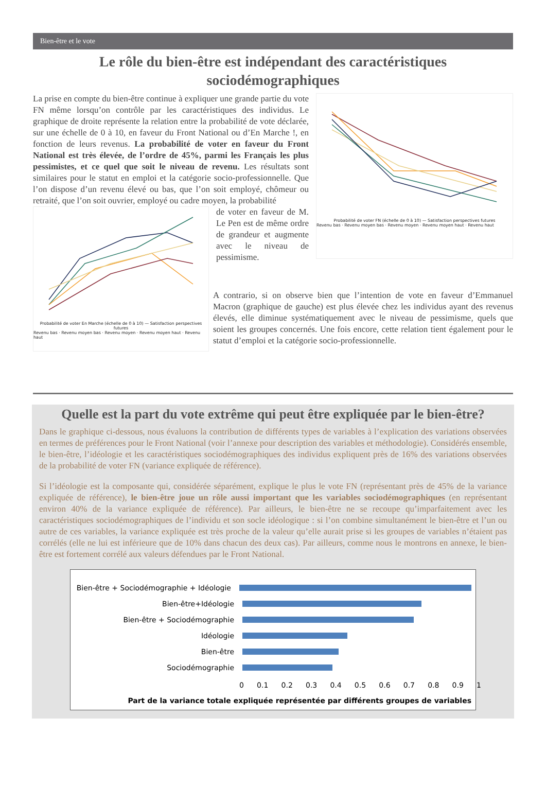Bien-être et le vote
Le rôle du bien-être est indépendant des caractéristiques sociodémographiques
La prise en compte du bien-être continue à expliquer une grande partie du vote FN même lorsqu’on contrôle par les caractéristiques des individus. Le graphique de droite représente la relation entre la probabilité de vote déclarée, sur une échelle de 0 à 10, en faveur du Front National ou d’En Marche !, en fonction de leurs revenus. La probabilité de voter en faveur du Front National est très élevée, de l’ordre de 45%, parmi les Français les plus pessimistes, et ce quel que soit le niveau de revenu. Les résultats sont similaires pour le statut en emploi et la catégorie socio-professionnelle. Que l’on dispose d’un revenu élevé ou bas, que l’on soit employé, chômeur ou retraité, que l’on soit ouvrier, employé ou cadre moyen, la probabilité
Probabilité de voter En Marche (échelle de 0 à 10) — Satisfaction perspectives futures
Revenu bas · Revenu moyen bas · Revenu moyen · Revenu moyen haut · Revenu haut
de voter en faveur de M. Le Pen est de même ordre de grandeur et augmente avec le niveau de pessimisme.
Probabilité de voter FN (échelle de 0 à 10) — Satisfaction perspectives futures
Revenu bas · Revenu moyen bas · Revenu moyen · Revenu moyen haut · Revenu haut
A contrario, si on observe bien que l’intention de vote en faveur d’Emmanuel Macron (graphique de gauche) est plus élevée chez les individus ayant des revenus élevés, elle diminue systématiquement avec le niveau de pessimisme, quels que soient les groupes concernés. Une fois encore, cette relation tient également pour le statut d’emploi et la catégorie socio-professionnelle.
Quelle est la part du vote extrême qui peut être expliquée par le bien-être?
Dans le graphique ci-dessous, nous évaluons la contribution de différents types de variables à l’explication des variations observées en termes de préférences pour le Front National (voir l’annexe pour description des variables et méthodologie). Considérés ensemble, le bien-être, l’idéologie et les caractéristiques sociodémographiques des individus expliquent près de 16% des variations observées de la probabilité de voter FN (variance expliquée de référence).
Si l’idéologie est la composante qui, considérée séparément, explique le plus le vote FN (représentant près de 45% de la variance expliquée de référence), le bien-être joue un rôle aussi important que les variables sociodémographiques (en représentant environ 40% de la variance expliquée de référence). Par ailleurs, le bien-être ne se recoupe qu’imparfaitement avec les caractéristiques sociodémographiques de l’individu et son socle idéologique : si l’on combine simultanément le bien-être et l’un ou autre de ces variables, la variance expliquée est très proche de la valeur qu’elle aurait prise si les groupes de variables n’étaient pas corrélés (elle ne lui est inférieure que de 10% dans chacun des deux cas). Par ailleurs, comme nous le montrons en annexe, le bien-être est fortement corrélé aux valeurs défendues par le Front National.
Bien-être + Sociodémographie + Idéologie
Bien-être+Idéologie
Bien-être + Sociodémographie
Idéologie
Bien-être
Sociodémographie
0 0.1 0.2 0.3 0.4 0.5 0.6 0.7 0.8 0.9 1
Part de la variance totale expliquée représentée par différents groupes de variables